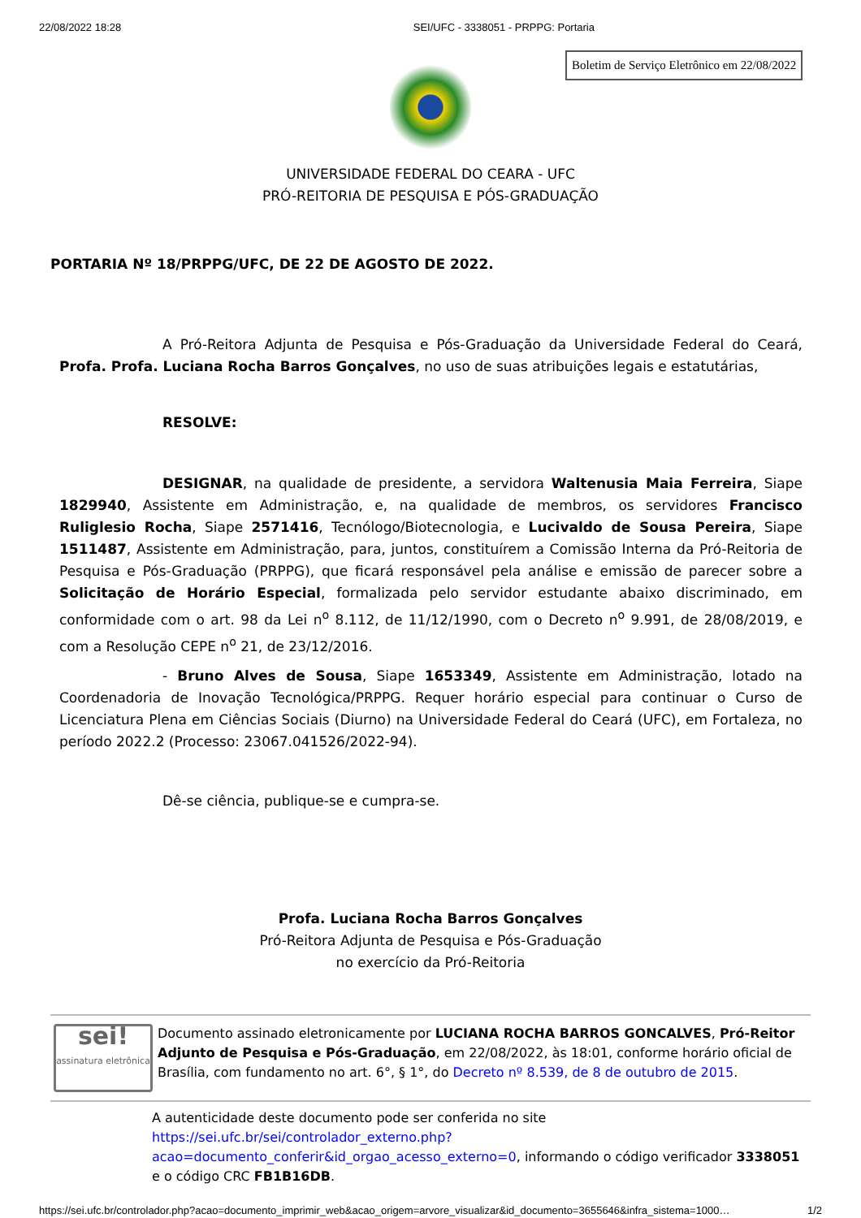22/08/2022 18:28 SEI/UFC - 3338051 - PRPPG: Portaria
Boletim de Serviço Eletrônico em 22/08/2022
UNIVERSIDADE FEDERAL DO CEARA - UFC
PRÓ-REITORIA DE PESQUISA E PÓS-GRADUAÇÃO
PORTARIA Nº 18/PRPPG/UFC, DE 22 DE AGOSTO DE 2022.
A Pró-Reitora Adjunta de Pesquisa e Pós-Graduação da Universidade Federal do Ceará, Profa. Profa. Luciana Rocha Barros Gonçalves, no uso de suas atribuições legais e estatutárias,
RESOLVE:
DESIGNAR, na qualidade de presidente, a servidora Waltenusia Maia Ferreira, Siape 1829940, Assistente em Administração, e, na qualidade de membros, os servidores Francisco Ruliglesio Rocha, Siape 2571416, Tecnólogo/Biotecnologia, e Lucivaldo de Sousa Pereira, Siape 1511487, Assistente em Administração, para, juntos, constituírem a Comissão Interna da Pró-Reitoria de Pesquisa e Pós-Graduação (PRPPG), que ficará responsável pela análise e emissão de parecer sobre a Solicitação de Horário Especial, formalizada pelo servidor estudante abaixo discriminado, em conformidade com o art. 98 da Lei n<sup>o</sup> 8.112, de 11/12/1990, com o Decreto n<sup>o</sup> 9.991, de 28/08/2019, e com a Resolução CEPE n<sup>o</sup> 21, de 23/12/2016.
- Bruno Alves de Sousa, Siape 1653349, Assistente em Administração, lotado na Coordenadoria de Inovação Tecnológica/PRPPG. Requer horário especial para continuar o Curso de Licenciatura Plena em Ciências Sociais (Diurno) na Universidade Federal do Ceará (UFC), em Fortaleza, no período 2022.2 (Processo: 23067.041526/2022-94).
Dê-se ciência, publique-se e cumpra-se.
Profa. Luciana Rocha Barros Gonçalves
Pró-Reitora Adjunta de Pesquisa e Pós-Graduação
no exercício da Pró-Reitoria
sei!
assinatura eletrônica
Documento assinado eletronicamente por LUCIANA ROCHA BARROS GONCALVES, Pró-Reitor Adjunto de Pesquisa e Pós-Graduação, em 22/08/2022, às 18:01, conforme horário oficial de Brasília, com fundamento no art. 6°, § 1°, do Decreto nº 8.539, de 8 de outubro de 2015.
A autenticidade deste documento pode ser conferida no site https://sei.ufc.br/sei/controlador_externo.php?acao=documento_conferir&id_orgao_acesso_externo=0, informando o código verificador 3338051 e o código CRC FB1B16DB.
https://sei.ufc.br/controlador.php?acao=documento_imprimir_web&acao_origem=arvore_visualizar&id_documento=3655646&infra_sistema=1000… 1/2